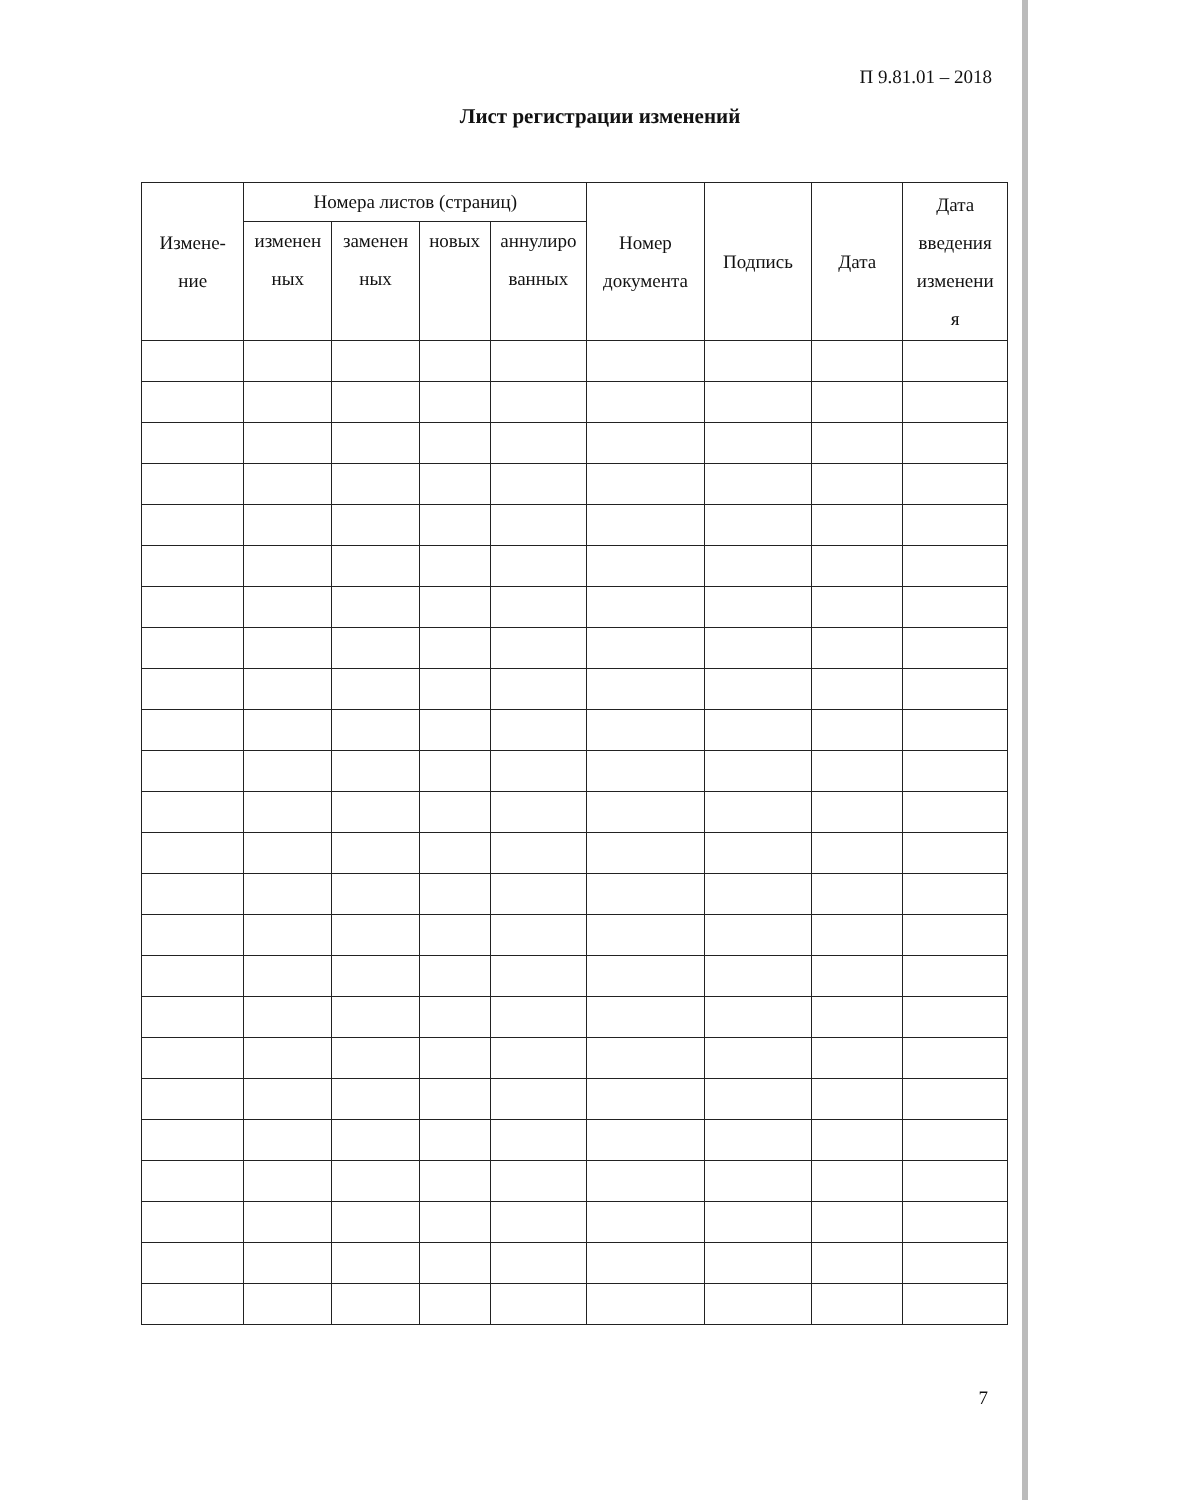П 9.81.01 – 2018
Лист регистрации изменений
| Измене- ние | Номера листов (страниц) | | | | Номер документа | Подпись | Дата | Дата введения изменени я |
| --- | --- | --- | --- | --- | --- | --- | --- | --- |
| | изменен ных | заменен ных | новых | аннулиро ванных | | | | |
7